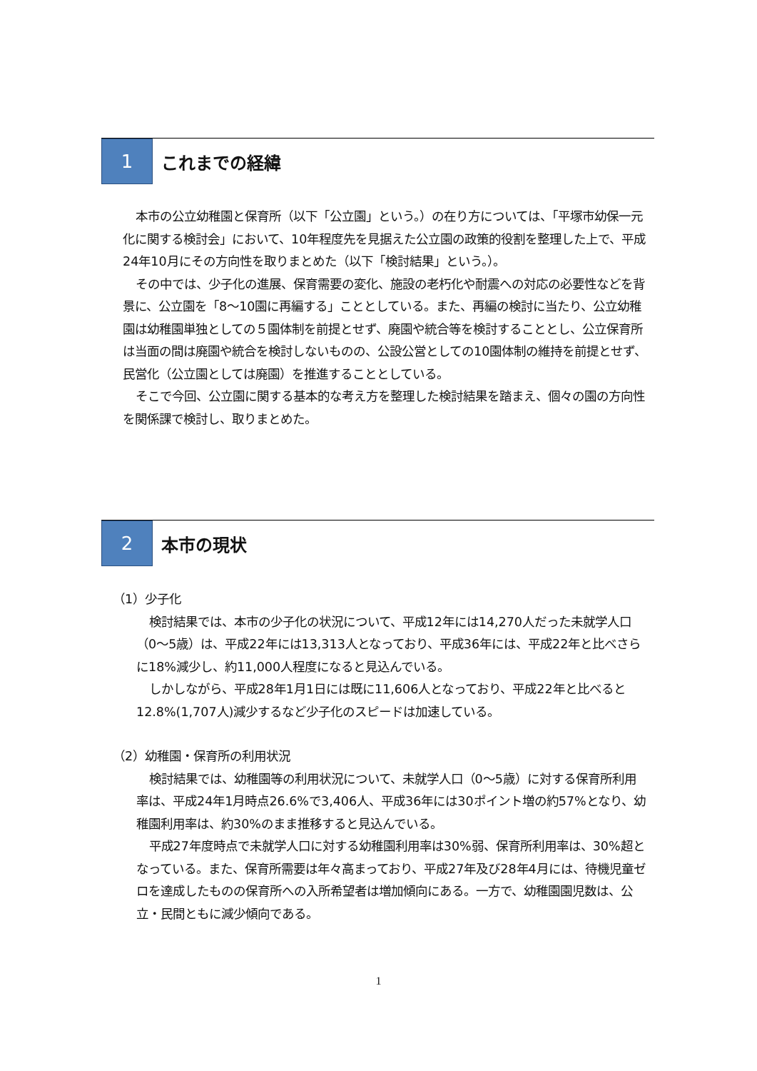1
これまでの経緯
本市の公立幼稚園と保育所（以下「公立園」という。）の在り方については、「平塚市幼保一元化に関する検討会」において、10年程度先を見据えた公立園の政策的役割を整理した上で、平成24年10月にその方向性を取りまとめた（以下「検討結果」という。）。
その中では、少子化の進展、保育需要の変化、施設の老朽化や耐震への対応の必要性などを背景に、公立園を「8～10園に再編する」こととしている。また、再編の検討に当たり、公立幼稚園は幼稚園単独としての５園体制を前提とせず、廃園や統合等を検討することとし、公立保育所は当面の間は廃園や統合を検討しないものの、公設公営としての10園体制の維持を前提とせず、民営化（公立園としては廃園）を推進することとしている。
そこで今回、公立園に関する基本的な考え方を整理した検討結果を踏まえ、個々の園の方向性を関係課で検討し、取りまとめた。
2
本市の現状
（1）少子化
検討結果では、本市の少子化の状況について、平成12年には14,270人だった未就学人口（0～5歳）は、平成22年には13,313人となっており、平成36年には、平成22年と比べさらに18%減少し、約11,000人程度になると見込んでいる。
しかしながら、平成28年1月1日には既に11,606人となっており、平成22年と比べると12.8%(1,707人)減少するなど少子化のスピードは加速している。
（2）幼稚園・保育所の利用状況
検討結果では、幼稚園等の利用状況について、未就学人口（0～5歳）に対する保育所利用率は、平成24年1月時点26.6%で3,406人、平成36年には30ポイント増の約57%となり、幼稚園利用率は、約30%のまま推移すると見込んでいる。
平成27年度時点で未就学人口に対する幼稚園利用率は30%弱、保育所利用率は、30%超となっている。また、保育所需要は年々高まっており、平成27年及び28年4月には、待機児童ゼロを達成したものの保育所への入所希望者は増加傾向にある。一方で、幼稚園園児数は、公立・民間ともに減少傾向である。
1